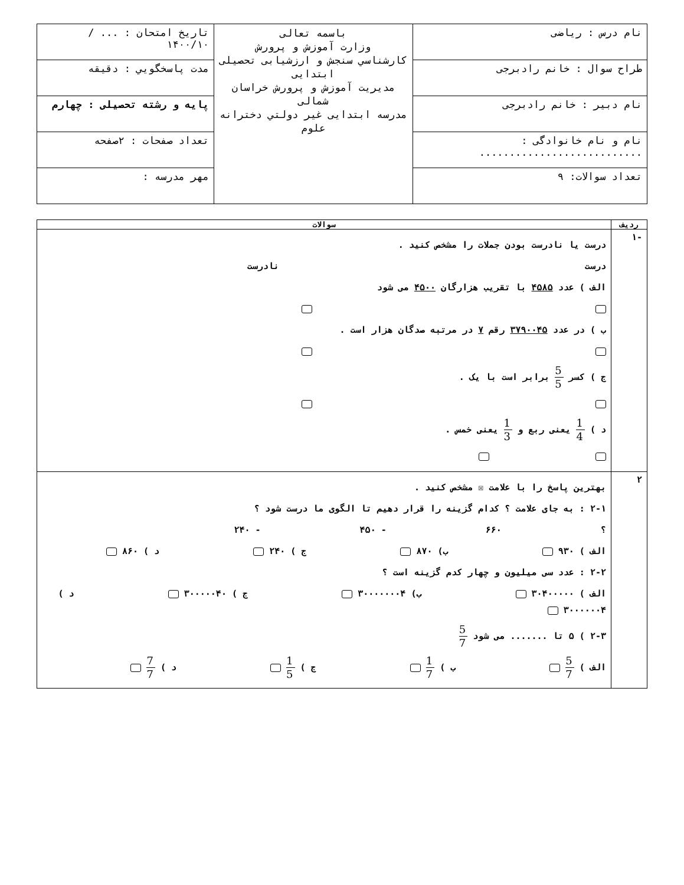| نام درس : ریاضی | باسمه تعالی وزارت آموزش و پرورش کارشناسي سنجش و ارزشيابی تحصيلی ابتدايی مديريت آموزش و پرورش خراسان شمالی مدرسه ابتدايی غير دولتي دخترانه علوم | تاریخ امتحان : ... / ۱۴۰۰/۱۰ |
| طراح سوال : خانم رادبرجی | | مدت پاسخگويي : دقيقه |
| نام دبیر : خانم رادبرجی | | پایه و رشته تحصیلی : چهارم |
| نام و نام خانوادگی : ........................... | | تعداد صفحات : ۲صفحه |
| تعداد سوالات: ۹ | | مهر مدرسه : |
| ردیف | سوالات |
| --- | --- |
| -۱ | درست یا نادرست بودن جملات را مشخص کنید . درست نادرست الف ) عدد ۴۵۸۵ با تقریب هزارگان ۴۵۰۰ می شود ب ) در عدد ۳۷۹۰۰۴۵ رقم ۷ در مرتبه صدگان هزار است . ج ) کسر 5 5 برابر است با یک . د ) 1 4 یعنی ربع و 1 3 یعنی خمس . |
| ۲ | بهترین پاسخ را با علامت ☒ مشخص کنید . ۲-۱ : به جای علامت ؟ کدام گزینه را قرار دهیم تا الگوی ما درست شود ؟ ؟ ۶۶۰ - ۴۵۰ - ۲۴۰ الف ) ۹۳۰ ب) ۸۷۰ ج ) ۲۴۰ د ) ۸۶۰ ۲-۲ : عدد سی میلیون و چهار کدم گزینه است ؟ الف ) ۳۰۴۰۰۰۰۰ ب) ۳۰۰۰۰۰۰۰۴ ج ) ۳۰۰۰۰۰۴۰ د ) ۳۰۰۰۰۰۰۴ ۲-۳ ) ۵ تا ....... می شود 5 7 الف ) 5 7 ب ) 1 7 ج ) 1 5 د ) 7 7 |